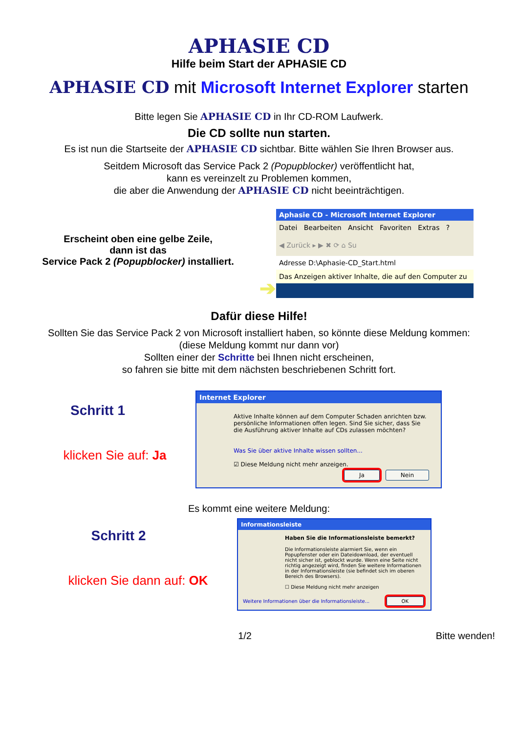APHASIE CD
Hilfe beim Start der APHASIE CD
APHASIE CD mit Microsoft Internet Explorer starten
Bitte legen Sie APHASIE CD in Ihr CD-ROM Laufwerk.
Die CD sollte nun starten.
Es ist nun die Startseite der APHASIE CD sichtbar. Bitte wählen Sie Ihren Browser aus.
Seitdem Microsoft das Service Pack 2 (Popupblocker) veröffentlicht hat,
kann es vereinzelt zu Problemen kommen,
die aber die Anwendung der APHASIE CD nicht beeinträchtigen.
Erscheint oben eine gelbe Zeile,
dann ist das
Service Pack 2 (Popupblocker) installiert.
➔
Aphasie CD - Microsoft Internet Explorer
Datei Bearbeiten Ansicht Favoriten Extras ?
◀ Zurück ▸ ▶ ✖ ⟳ ⌂ Su
Adresse D:\Aphasie-CD_Start.html
Das Anzeigen aktiver Inhalte, die auf den Computer zu
Dafür diese Hilfe!
Sollten Sie das Service Pack 2 von Microsoft installiert haben, so könnte diese Meldung kommen:
(diese Meldung kommt nur dann vor)
Sollten einer der Schritte bei Ihnen nicht erscheinen,
so fahren sie bitte mit dem nächsten beschriebenen Schritt fort.
Schritt 1
klicken Sie auf: Ja
Internet Explorer
Aktive Inhalte können auf dem Computer Schaden anrichten bzw. persönliche Informationen offen legen. Sind Sie sicher, dass Sie die Ausführung aktiver Inhalte auf CDs zulassen möchten?
Was Sie über aktive Inhalte wissen sollten...
☑ Diese Meldung nicht mehr anzeigen.
Ja Nein
Es kommt eine weitere Meldung:
Schritt 2
klicken Sie dann auf: OK
Informationsleiste
Haben Sie die Informationsleiste bemerkt?
Die Informationsleiste alarmiert Sie, wenn ein Popupfenster oder ein Dateidownload, der eventuell nicht sicher ist, geblockt wurde. Wenn eine Seite nicht richtig angezeigt wird, finden Sie weitere Informationen in der Informationsleiste (sie befindet sich im oberen Bereich des Browsers).
☐ Diese Meldung nicht mehr anzeigen
Weitere Informationen über die Informationsleiste... OK
1/2 Bitte wenden!